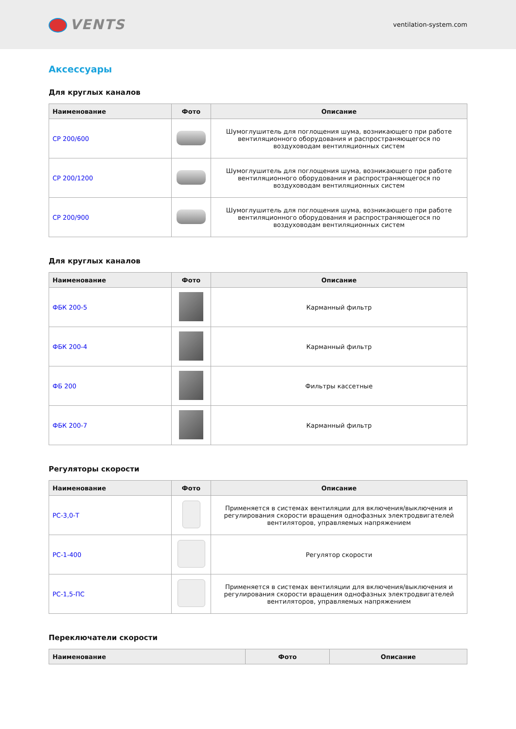VENTS
ventilation-system.com
Аксессуары
Для круглых каналов
| Наименование | Фото | Описание |
| --- | --- | --- |
| СР 200/600 | | Шумоглушитель для поглощения шума, возникающего при работе вентиляционного оборудования и распространяющегося по воздуховодам вентиляционных систем |
| СР 200/1200 | | Шумоглушитель для поглощения шума, возникающего при работе вентиляционного оборудования и распространяющегося по воздуховодам вентиляционных систем |
| СР 200/900 | | Шумоглушитель для поглощения шума, возникающего при работе вентиляционного оборудования и распространяющегося по воздуховодам вентиляционных систем |
Для круглых каналов
| Наименование | Фото | Описание |
| --- | --- | --- |
| ФБК 200-5 | | Карманный фильтр |
| ФБК 200-4 | | Карманный фильтр |
| ФБ 200 | | Фильтры кассетные |
| ФБК 200-7 | | Карманный фильтр |
Регуляторы скорости
| Наименование | Фото | Описание |
| --- | --- | --- |
| РС-3,0-Т | | Применяется в системах вентиляции для включения/выключения и регулирования скорости вращения однофазных электродвигателей вентиляторов, управляемых напряжением |
| РС-1-400 | | Регулятор скорости |
| РС-1,5-ПС | | Применяется в системах вентиляции для включения/выключения и регулирования скорости вращения однофазных электродвигателей вентиляторов, управляемых напряжением |
Переключатели скорости
| Наименование | Фото | Описание |
| --- | --- | --- |